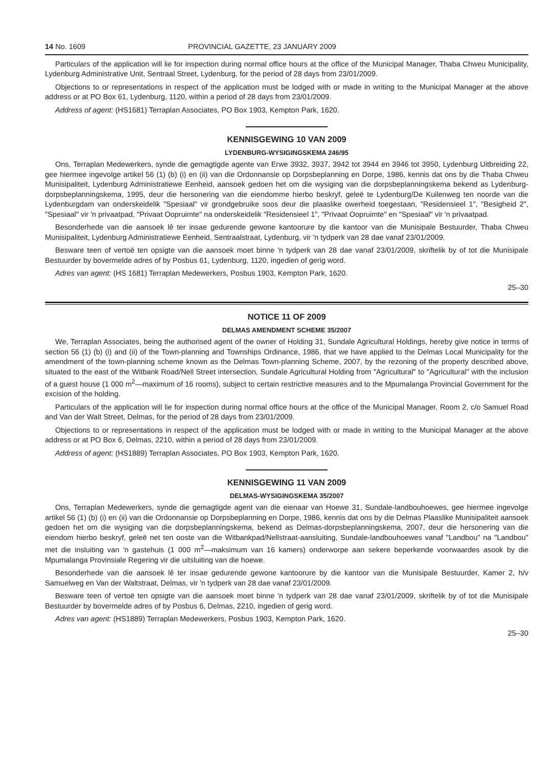14 No. 1609 PROVINCIAL GAZETTE, 23 JANUARY 2009
Particulars of the application will lie for inspection during normal office hours at the office of the Municipal Manager, Thaba Chweu Municipality, Lydenburg Administrative Unit, Sentraal Street, Lydenburg, for the period of 28 days from 23/01/2009.
Objections to or representations in respect of the application must be lodged with or made in writing to the Municipal Manager at the above address or at PO Box 61, Lydenburg, 1120, within a period of 28 days from 23/01/2009.
Address of agent: (HS1681) Terraplan Associates, PO Box 1903, Kempton Park, 1620.
KENNISGEWING 10 VAN 2009
LYDENBURG-WYSIGINGSKEMA 246/95
Ons, Terraplan Medewerkers, synde die gemagtigde agente van Erwe 3932, 3937, 3942 tot 3944 en 3946 tot 3950, Lydenburg Uitbreiding 22, gee hiermee ingevolge artikel 56 (1) (b) (i) en (ii) van die Ordonnansie op Dorpsbeplanning en Dorpe, 1986, kennis dat ons by die Thaba Chweu Munisipaliteit, Lydenburg Administratiewe Eenheid, aansoek gedoen het om die wysiging van die dorpsbeplanningskema bekend as Lydenburg-dorpsbeplanningskema, 1995, deur die hersonering van die eiendomme hierbo beskryf, geleë te Lydenburg/De Kuilenweg ten noorde van die Lydenburgdam van onderskeidelik "Spesiaal" vir grondgebruike soos deur die plaaslike owerheid toegestaan, "Residensieel 1", "Besigheid 2", "Spesiaal" vir 'n privaatpad, "Privaat Oopruimte" na onderskeidelik "Residensieel 1", "Privaat Oopruimte" en "Spesiaal" vir 'n privaatpad.
Besonderhede van die aansoek lê ter insae gedurende gewone kantoorure by die kantoor van die Munisipale Bestuurder, Thaba Chweu Munisipaliteit, Lydenburg Administratiewe Eenheid, Sentraalstraat, Lydenburg, vir 'n tydperk van 28 dae vanaf 23/01/2009.
Besware teen of vertoë ten opsigte van die aansoek moet binne 'n tydperk van 28 dae vanaf 23/01/2009, skriftelik by of tot die Munisipale Bestuurder by bovermelde adres of by Posbus 61, Lydenburg, 1120, ingedien of gerig word.
Adres van agent: (HS 1681) Terraplan Medewerkers, Posbus 1903, Kempton Park, 1620.
25–30
NOTICE 11 OF 2009
DELMAS AMENDMENT SCHEME 35/2007
We, Terraplan Associates, being the authorised agent of the owner of Holding 31, Sundale Agricultural Holdings, hereby give notice in terms of section 56 (1) (b) (i) and (ii) of the Town-planning and Townships Ordinance, 1986, that we have applied to the Delmas Local Municipality for the amendment of the town-planning scheme known as the Delmas Town-planning Scheme, 2007, by the rezoning of the property described above, situated to the east of the Witbank Road/Nell Street intersection, Sundale Agricultural Holding from "Agricultural" to "Agricultural" with the inclusion of a guest house (1 000 m<sup>2</sup>—maximum of 16 rooms), subject to certain restrictive measures and to the Mpumalanga Provincial Government for the excision of the holding.
Particulars of the application will lie for inspection during normal office hours at the office of the Municipal Manager, Room 2, c/o Samuel Road and Van der Walt Street, Delmas, for the period of 28 days from 23/01/2009.
Objections to or representations in respect of the application must be lodged with or made in writing to the Municipal Manager at the above address or at PO Box 6, Delmas, 2210, within a period of 28 days from 23/01/2009.
Address of agent: (HS1889) Terraplan Associates, PO Box 1903, Kempton Park, 1620.
KENNISGEWING 11 VAN 2009
DELMAS-WYSIGINGSKEMA 35/2007
Ons, Terraplan Medewerkers, synde die gemagtigde agent van die eienaar van Hoewe 31, Sundale-landbouhoewes, gee hiermee ingevolge artikel 56 (1) (b) (i) en (ii) van die Ordonnansie op Dorpsbeplanning en Dorpe, 1986, kennis dat ons by die Delmas Plaaslike Munisipaliteit aansoek gedoen het om die wysiging van die dorpsbeplanningskema, bekend as Delmas-dorpsbeplanningskema, 2007, deur die hersonering van die eiendom hierbo beskryf, geleë net ten ooste van die Witbankpad/Nellstraat-aansluiting, Sundale-landbouhoewes vanaf "Landbou" na "Landbou" met die insluiting van 'n gastehuis (1 000 m<sup>2</sup>—maksimum van 16 kamers) onderworpe aan sekere beperkende voorwaardes asook by die Mpumalanga Provinsiale Regering vir die uitsluiting van die hoewe.
Besonderhede van die aansoek lê ter insae gedurende gewone kantoorure by die kantoor van die Munisipale Bestuurder, Kamer 2, h/v Samuelweg en Van der Waltstraat, Delmas, vir 'n tydperk van 28 dae vanaf 23/01/2009.
Besware teen of vertoë ten opsigte van die aansoek moet binne 'n tydperk van 28 dae vanaf 23/01/2009, skriftelik by of tot die Munisipale Bestuurder by bovermelde adres of by Posbus 6, Delmas, 2210, ingedien of gerig word.
Adres van agent: (HS1889) Terraplan Medewerkers, Posbus 1903, Kempton Park, 1620.
25–30